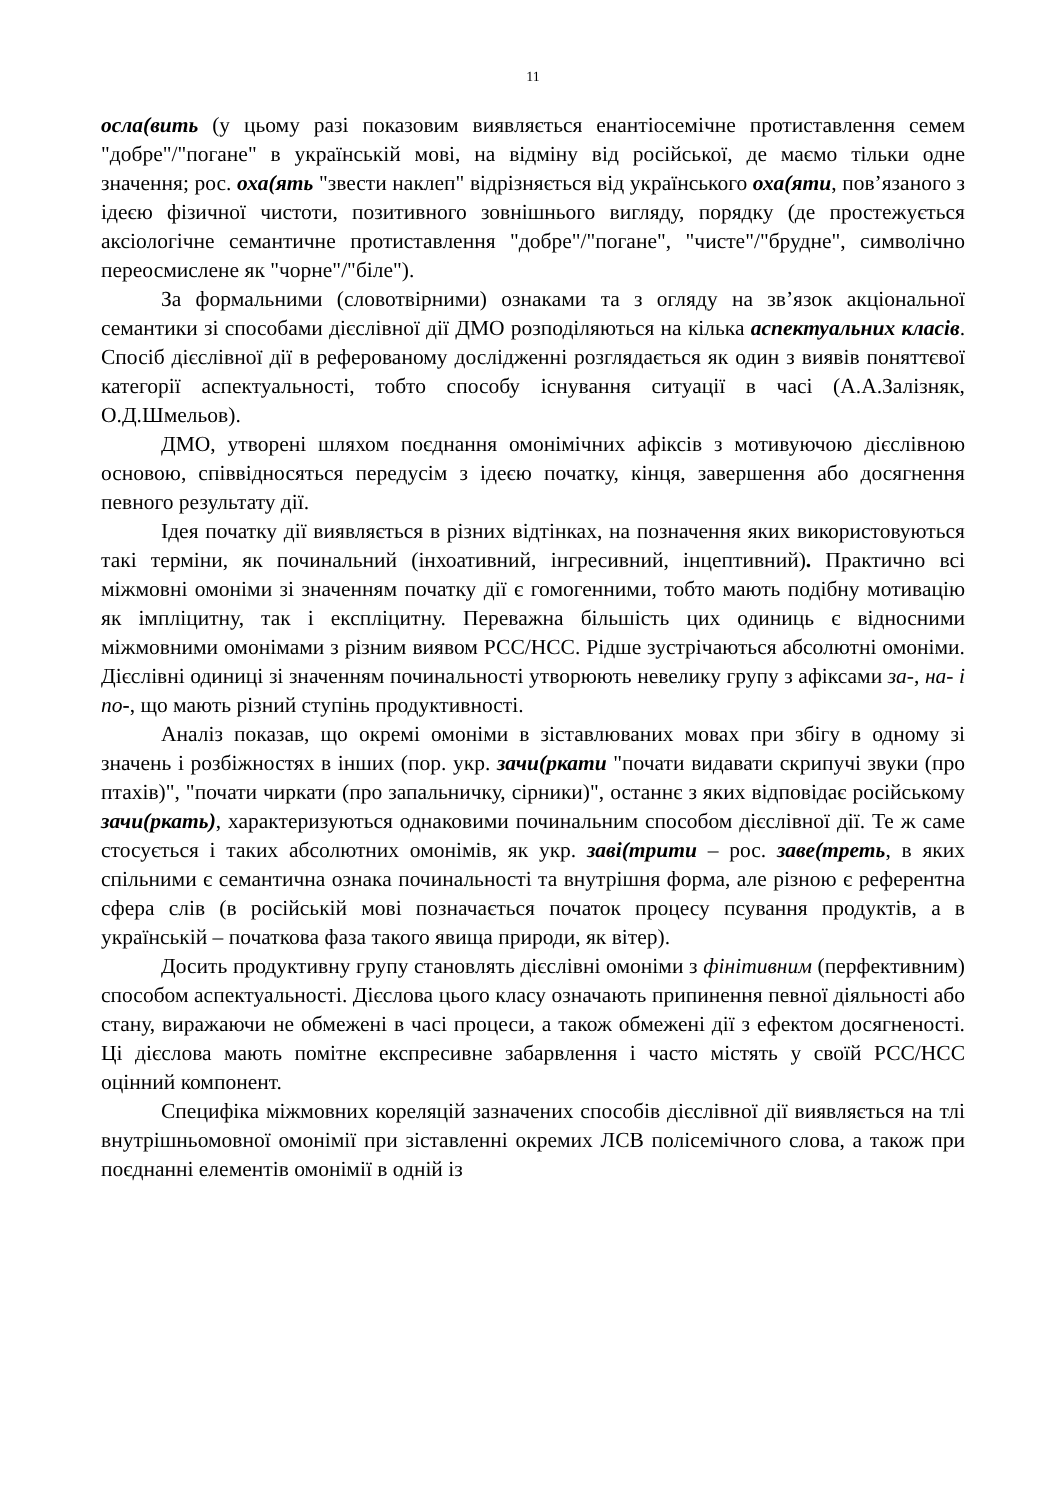11
осла(вить (у цьому разі показовим виявляється енантіосемічне протиставлення семем "добре"/"погане" в українській мові, на відміну від російської, де маємо тільки одне значення; рос. оха(ять "звести наклеп" відрізняється від українського оха(яти, пов’язаного з ідеєю фізичної чистоти, позитивного зовнішнього вигляду, порядку (де простежується аксіологічне семантичне протиставлення "добре"/"погане", "чисте"/"брудне", символічно переосмислене як "чорне"/"біле").
За формальними (словотвірними) ознаками та з огляду на зв’язок акціональної семантики зі способами дієслівної дії ДМО розподіляються на кілька аспектуальних класів. Спосіб дієслівної дії в реферованому дослідженні розглядається як один з виявів поняттєвої категорії аспектуальності, тобто способу існування ситуації в часі (А.А.Залізняк, О.Д.Шмельов).
ДМО, утворені шляхом поєднання омонімічних афіксів з мотивуючою дієслівною основою, співвідносяться передусім з ідеєю початку, кінця, завершення або досягнення певного результату дії.
Ідея початку дії виявляється в різних відтінках, на позначення яких використовуються такі терміни, як починальний (інхоативний, інгресивний, інцептивний). Практично всі міжмовні омоніми зі значенням початку дії є гомогенними, тобто мають подібну мотивацію як імпліцитну, так і експліцитну. Переважна більшість цих одиниць є відносними міжмовними омонімами з різним виявом РСС/НСС. Рідше зустрічаються абсолютні омоніми. Дієслівні одиниці зі значенням починальності утворюють невелику групу з афіксами за-, на- і по-, що мають різний ступінь продуктивності.
Аналіз показав, що окремі омоніми в зіставлюваних мовах при збігу в одному зі значень і розбіжностях в інших (пор. укр. зачи(ркати "почати видавати скрипучі звуки (про птахів)", "почати чиркати (про запальничку, сірники)", останнє з яких відповідає російському зачи(ркать), характеризуються однаковими починальним способом дієслівної дії. Те ж саме стосується і таких абсолютних омонімів, як укр. заві(трити – рос. заве(треть, в яких спільними є семантична ознака починальності та внутрішня форма, але різною є референтна сфера слів (в російській мові позначається початок процесу псування продуктів, а в українській – початкова фаза такого явища природи, як вітер).
Досить продуктивну групу становлять дієслівні омоніми з фінітивним (перфективним) способом аспектуальності. Дієслова цього класу означають припинення певної діяльності або стану, виражаючи не обмежені в часі процеси, а також обмежені дії з ефектом досягненості. Ці дієслова мають помітне експресивне забарвлення і часто містять у своїй РСС/НСС оцінний компонент.
Специфіка міжмовних кореляцій зазначених способів дієслівної дії виявляється на тлі внутрішньомовної омонімії при зіставленні окремих ЛСВ полісемічного слова, а також при поєднанні елементів омонімії в одній із